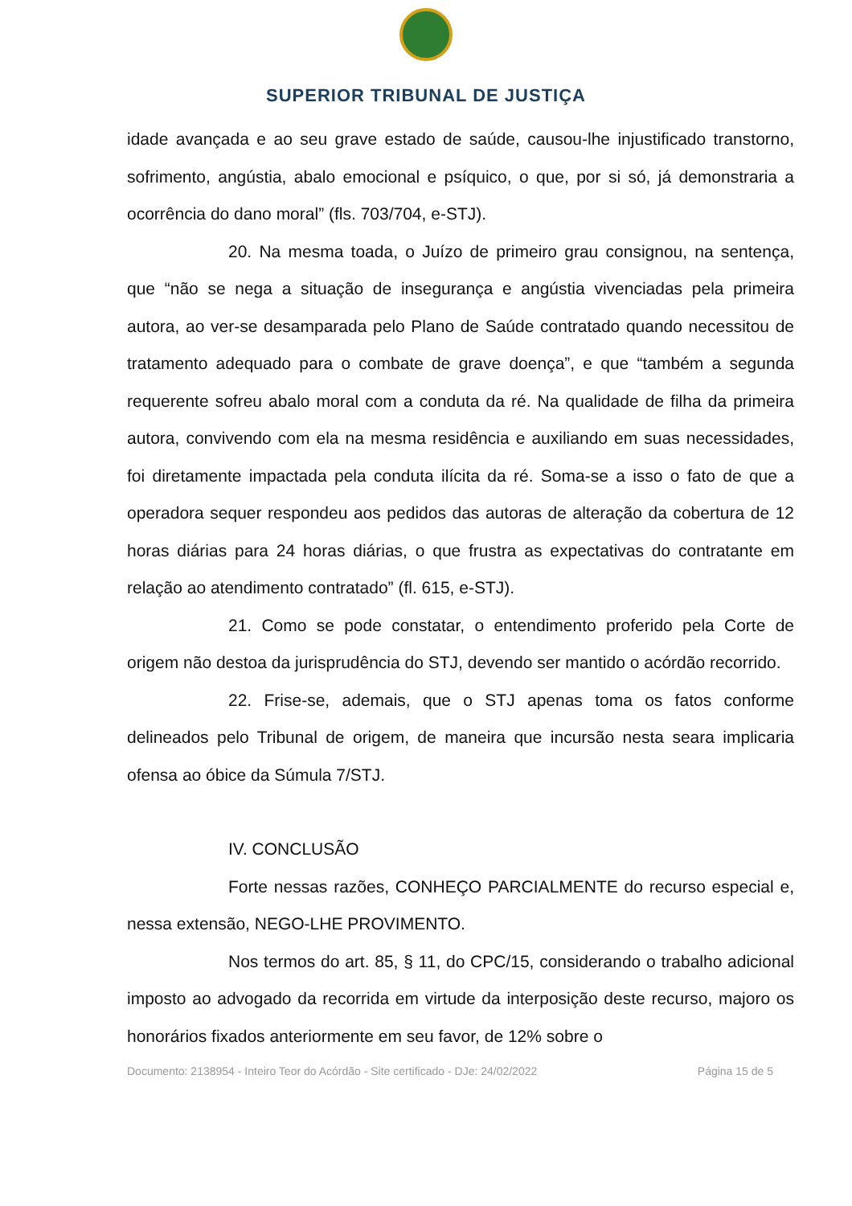SUPERIOR TRIBUNAL DE JUSTIÇA
idade avançada e ao seu grave estado de saúde, causou-lhe injustificado transtorno, sofrimento, angústia, abalo emocional e psíquico, o que, por si só, já demonstraria a ocorrência do dano moral” (fls. 703/704, e-STJ).
20. Na mesma toada, o Juízo de primeiro grau consignou, na sentença, que “não se nega a situação de insegurança e angústia vivenciadas pela primeira autora, ao ver-se desamparada pelo Plano de Saúde contratado quando necessitou de tratamento adequado para o combate de grave doença”, e que “também a segunda requerente sofreu abalo moral com a conduta da ré. Na qualidade de filha da primeira autora, convivendo com ela na mesma residência e auxiliando em suas necessidades, foi diretamente impactada pela conduta ilícita da ré. Soma-se a isso o fato de que a operadora sequer respondeu aos pedidos das autoras de alteração da cobertura de 12 horas diárias para 24 horas diárias, o que frustra as expectativas do contratante em relação ao atendimento contratado” (fl. 615, e-STJ).
21. Como se pode constatar, o entendimento proferido pela Corte de origem não destoa da jurisprudência do STJ, devendo ser mantido o acórdão recorrido.
22. Frise-se, ademais, que o STJ apenas toma os fatos conforme delineados pelo Tribunal de origem, de maneira que incursão nesta seara implicaria ofensa ao óbice da Súmula 7/STJ.
IV. CONCLUSÃO
Forte nessas razões, CONHEÇO PARCIALMENTE do recurso especial e, nessa extensão, NEGO-LHE PROVIMENTO.
Nos termos do art. 85, § 11, do CPC/15, considerando o trabalho adicional imposto ao advogado da recorrida em virtude da interposição deste recurso, majoro os honorários fixados anteriormente em seu favor, de 12% sobre o
Documento: 2138954 - Inteiro Teor do Acórdão - Site certificado - DJe: 24/02/2022 Página 15 de 5